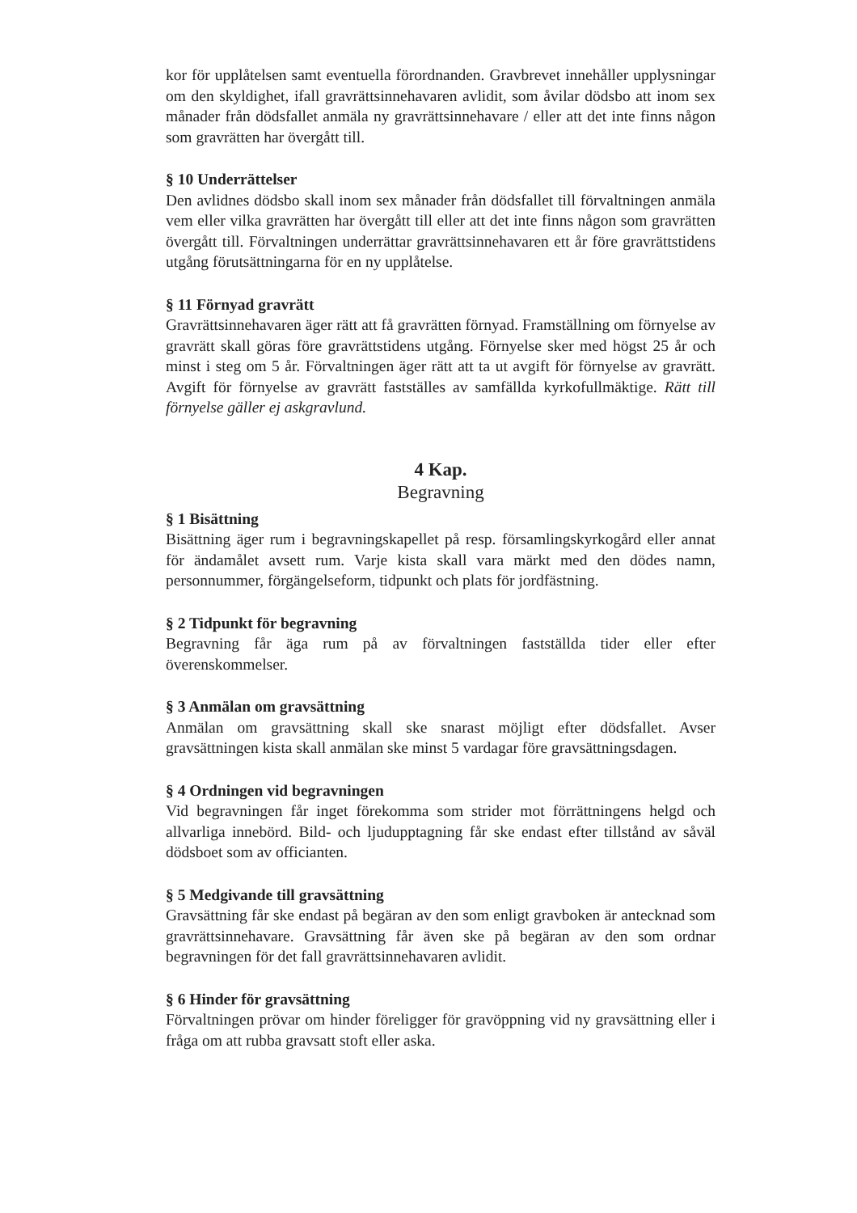kor för upplåtelsen samt eventuella förordnanden. Gravbrevet innehåller upplysningar om den skyldighet, ifall gravrättsinnehavaren avlidit, som åvilar dödsbo att inom sex månader från dödsfallet anmäla ny gravrättsinnehavare / eller att det inte finns någon som gravrätten har övergått till.
§ 10 Underrättelser
Den avlidnes dödsbo skall inom sex månader från dödsfallet till förvaltningen anmäla vem eller vilka gravrätten har övergått till eller att det inte finns någon som gravrätten övergått till. Förvaltningen underrättar gravrättsinnehavaren ett år före gravrättstidens utgång förutsättningarna för en ny upplåtelse.
§ 11 Förnyad gravrätt
Gravrättsinnehavaren äger rätt att få gravrätten förnyad. Framställning om förnyelse av gravrätt skall göras före gravrättstidens utgång. Förnyelse sker med högst 25 år och minst i steg om 5 år. Förvaltningen äger rätt att ta ut avgift för förnyelse av gravrätt. Avgift för förnyelse av gravrätt fastställes av samfällda kyrkofullmäktige. Rätt till förnyelse gäller ej askgravlund.
4 Kap.
Begravning
§ 1 Bisättning
Bisättning äger rum i begravningskapellet på resp. församlingskyrkogård eller annat för ändamålet avsett rum. Varje kista skall vara märkt med den dödes namn, personnummer, förgängelseform, tidpunkt och plats för jordfästning.
§ 2 Tidpunkt för begravning
Begravning får äga rum på av förvaltningen fastställda tider eller efter överenskommelser.
§ 3 Anmälan om gravsättning
Anmälan om gravsättning skall ske snarast möjligt efter dödsfallet. Avser gravsättningen kista skall anmälan ske minst 5 vardagar före gravsättningsdagen.
§ 4 Ordningen vid begravningen
Vid begravningen får inget förekomma som strider mot förrättningens helgd och allvarliga innebörd. Bild- och ljudupptagning får ske endast efter tillstånd av såväl dödsboet som av officianten.
§ 5 Medgivande till gravsättning
Gravsättning får ske endast på begäran av den som enligt gravboken är antecknad som gravrättsinnehavare. Gravsättning får även ske på begäran av den som ordnar begravningen för det fall gravrättsinnehavaren avlidit.
§ 6 Hinder för gravsättning
Förvaltningen prövar om hinder föreligger för gravöppning vid ny gravsättning eller i fråga om att rubba gravsatt stoft eller aska.